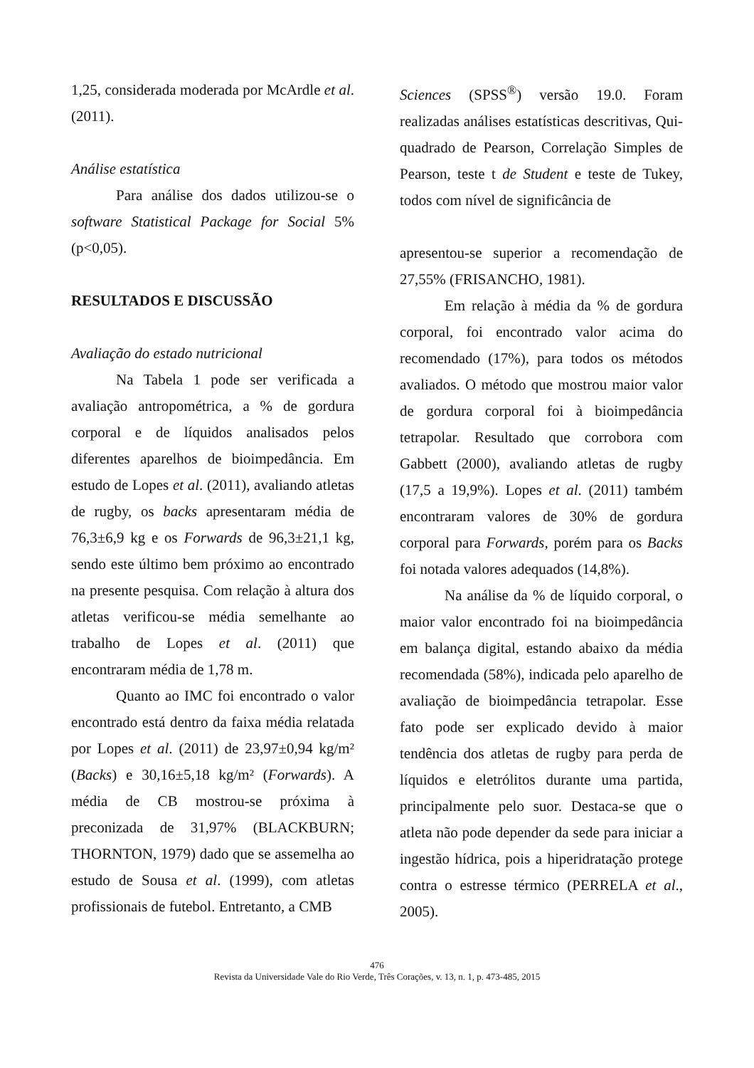1,25, considerada moderada por McArdle et al. (2011).
Análise estatística
Para análise dos dados utilizou-se o software Statistical Package for Social 5% (p<0,05).
RESULTADOS E DISCUSSÃO
Avaliação do estado nutricional
Na Tabela 1 pode ser verificada a avaliação antropométrica, a % de gordura corporal e de líquidos analisados pelos diferentes aparelhos de bioimpedância. Em estudo de Lopes et al. (2011), avaliando atletas de rugby, os backs apresentaram média de 76,3±6,9 kg e os Forwards de 96,3±21,1 kg, sendo este último bem próximo ao encontrado na presente pesquisa. Com relação à altura dos atletas verificou-se média semelhante ao trabalho de Lopes et al. (2011) que encontraram média de 1,78 m.
Quanto ao IMC foi encontrado o valor encontrado está dentro da faixa média relatada por Lopes et al. (2011) de 23,97±0,94 kg/m² (Backs) e 30,16±5,18 kg/m² (Forwards). A média de CB mostrou-se próxima à preconizada de 31,97% (BLACKBURN; THORNTON, 1979) dado que se assemelha ao estudo de Sousa et al. (1999), com atletas profissionais de futebol. Entretanto, a CMB
Sciences (SPSS<sup>®</sup>) versão 19.0. Foram realizadas análises estatísticas descritivas, Qui-quadrado de Pearson, Correlação Simples de Pearson, teste t de Student e teste de Tukey, todos com nível de significância de
apresentou-se superior a recomendação de 27,55% (FRISANCHO, 1981).
Em relação à média da % de gordura corporal, foi encontrado valor acima do recomendado (17%), para todos os métodos avaliados. O método que mostrou maior valor de gordura corporal foi à bioimpedância tetrapolar. Resultado que corrobora com Gabbett (2000), avaliando atletas de rugby (17,5 a 19,9%). Lopes et al. (2011) também encontraram valores de 30% de gordura corporal para Forwards, porém para os Backs foi notada valores adequados (14,8%).
Na análise da % de líquido corporal, o maior valor encontrado foi na bioimpedância em balança digital, estando abaixo da média recomendada (58%), indicada pelo aparelho de avaliação de bioimpedância tetrapolar. Esse fato pode ser explicado devido à maior tendência dos atletas de rugby para perda de líquidos e eletrólitos durante uma partida, principalmente pelo suor. Destaca-se que o atleta não pode depender da sede para iniciar a ingestão hídrica, pois a hiperidratação protege contra o estresse térmico (PERRELA et al., 2005).
476
Revista da Universidade Vale do Rio Verde, Três Corações, v. 13, n. 1, p. 473-485, 2015